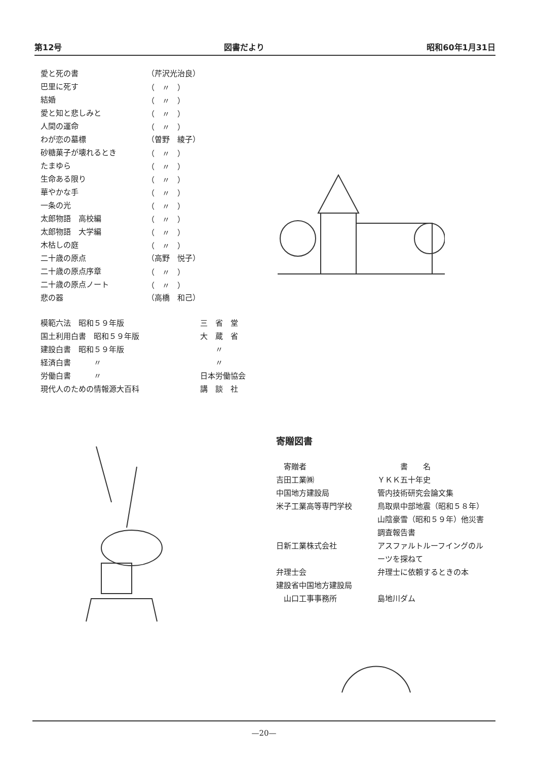第12号 図書だより 昭和60年1月31日
| 愛と死の書 | （芹沢光治良） |
| 巴里に死す | （ 〃 ） |
| 結婚 | （ 〃 ） |
| 愛と知と悲しみと | （ 〃 ） |
| 人間の運命 | （ 〃 ） |
| わが恋の墓標 | （曽野 綾子） |
| 砂糖菓子が壊れるとき | （ 〃 ） |
| たまゆら | （ 〃 ） |
| 生命ある限り | （ 〃 ） |
| 華やかな手 | （ 〃 ） |
| 一条の光 | （ 〃 ） |
| 太郎物語 高校編 | （ 〃 ） |
| 太郎物語 大学編 | （ 〃 ） |
| 木枯しの庭 | （ 〃 ） |
| 二十歳の原点 | （高野 悦子） |
| 二十歳の原点序章 | （ 〃 ） |
| 二十歳の原点ノート | （ 〃 ） |
| 悲の器 | （高橋 和己） |
| 模範六法 昭和５９年版 | 三 省 堂 |
| 国土利用白書 昭和５９年版 | 大 蔵 省 |
| 建設白書 昭和５９年版 | 〃 |
| 経済白書 〃 | 〃 |
| 労働白書 〃 | 日本労働協会 |
| 現代人のための情報源大百科 | 講 談 社 |
寄贈図書
| 寄贈者 | 書 名 |
| 吉田工業㈱ | ＹＫＫ五十年史 |
| 中国地方建設局 | 管内技術研究会論文集 |
| 米子工業高等専門学校 | 鳥取県中部地震（昭和５８年） |
| | 山陰豪雪（昭和５９年）他災害 |
| | 調査報告書 |
| 日新工業株式会社 | アスファルトルーフイングのル |
| | ーツを探ねて |
| 弁理士会 | 弁理士に依頼するときの本 |
| 建設省中国地方建設局 | |
| 山口工事事務所 | 島地川ダム |
—20—